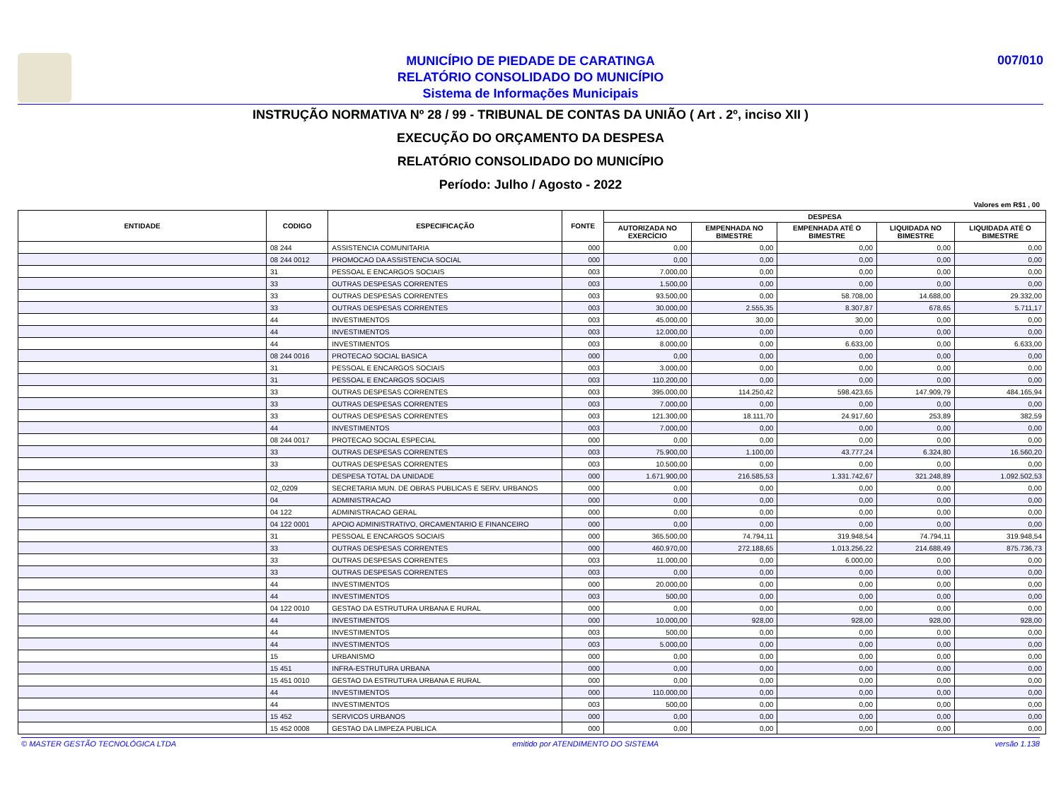007/010
MUNICÍPIO DE PIEDADE DE CARATINGA
RELATÓRIO CONSOLIDADO DO MUNICÍPIO
Sistema de Informações Municipais
INSTRUÇÃO NORMATIVA Nº 28 / 99 - TRIBUNAL DE CONTAS DA UNIÃO ( Art . 2º, inciso XII )
EXECUÇÃO DO ORÇAMENTO DA DESPESA
RELATÓRIO CONSOLIDADO DO MUNICÍPIO
Período: Julho / Agosto - 2022
Valores em R$1 , 00
| ENTIDADE | CODIGO | ESPECIFICAÇÃO | FONTE | DESPESA | | | | |
| --- | --- | --- | --- | --- | --- | --- | --- | --- |
| | | | | AUTORIZADA NO EXERCÍCIO | EMPENHADA NO BIMESTRE | EMPENHADA ATÉ O BIMESTRE | LIQUIDADA NO BIMESTRE | LIQUIDADA ATÉ O BIMESTRE |
| | 08 244 | ASSISTENCIA COMUNITARIA | 000 | 0,00 | 0,00 | 0,00 | 0,00 | 0,00 |
| | 08 244 0012 | PROMOCAO DA ASSISTENCIA SOCIAL | 000 | 0,00 | 0,00 | 0,00 | 0,00 | 0,00 |
| | 31 | PESSOAL E ENCARGOS SOCIAIS | 003 | 7.000,00 | 0,00 | 0,00 | 0,00 | 0,00 |
| | 33 | OUTRAS DESPESAS CORRENTES | 003 | 1.500,00 | 0,00 | 0,00 | 0,00 | 0,00 |
| | 33 | OUTRAS DESPESAS CORRENTES | 003 | 93.500,00 | 0,00 | 58.708,00 | 14.688,00 | 29.332,00 |
| | 33 | OUTRAS DESPESAS CORRENTES | 003 | 30.000,00 | 2.555,35 | 8.307,87 | 678,65 | 5.711,17 |
| | 44 | INVESTIMENTOS | 003 | 45.000,00 | 30,00 | 30,00 | 0,00 | 0,00 |
| | 44 | INVESTIMENTOS | 003 | 12.000,00 | 0,00 | 0,00 | 0,00 | 0,00 |
| | 44 | INVESTIMENTOS | 003 | 8.000,00 | 0,00 | 6.633,00 | 0,00 | 6.633,00 |
| | 08 244 0016 | PROTECAO SOCIAL BASICA | 000 | 0,00 | 0,00 | 0,00 | 0,00 | 0,00 |
| | 31 | PESSOAL E ENCARGOS SOCIAIS | 003 | 3.000,00 | 0,00 | 0,00 | 0,00 | 0,00 |
| | 31 | PESSOAL E ENCARGOS SOCIAIS | 003 | 110.200,00 | 0,00 | 0,00 | 0,00 | 0,00 |
| | 33 | OUTRAS DESPESAS CORRENTES | 003 | 395.000,00 | 114.250,42 | 598.423,65 | 147.909,79 | 484.165,94 |
| | 33 | OUTRAS DESPESAS CORRENTES | 003 | 7.000,00 | 0,00 | 0,00 | 0,00 | 0,00 |
| | 33 | OUTRAS DESPESAS CORRENTES | 003 | 121.300,00 | 18.111,70 | 24.917,60 | 253,89 | 382,59 |
| | 44 | INVESTIMENTOS | 003 | 7.000,00 | 0,00 | 0,00 | 0,00 | 0,00 |
| | 08 244 0017 | PROTECAO SOCIAL ESPECIAL | 000 | 0,00 | 0,00 | 0,00 | 0,00 | 0,00 |
| | 33 | OUTRAS DESPESAS CORRENTES | 003 | 75.900,00 | 1.100,00 | 43.777,24 | 6.324,80 | 16.560,20 |
| | 33 | OUTRAS DESPESAS CORRENTES | 003 | 10.500,00 | 0,00 | 0,00 | 0,00 | 0,00 |
| | | DESPESA TOTAL DA UNIDADE | 000 | 1.671.900,00 | 216.585,53 | 1.331.742,67 | 321.248,89 | 1.092.502,53 |
| | 02_0209 | SECRETARIA MUN. DE OBRAS PUBLICAS E SERV. URBANOS | 000 | 0,00 | 0,00 | 0,00 | 0,00 | 0,00 |
| | 04 | ADMINISTRACAO | 000 | 0,00 | 0,00 | 0,00 | 0,00 | 0,00 |
| | 04 122 | ADMINISTRACAO GERAL | 000 | 0,00 | 0,00 | 0,00 | 0,00 | 0,00 |
| | 04 122 0001 | APOIO ADMINISTRATIVO, ORCAMENTARIO E FINANCEIRO | 000 | 0,00 | 0,00 | 0,00 | 0,00 | 0,00 |
| | 31 | PESSOAL E ENCARGOS SOCIAIS | 000 | 365.500,00 | 74.794,11 | 319.948,54 | 74.794,11 | 319.948,54 |
| | 33 | OUTRAS DESPESAS CORRENTES | 000 | 460.970,00 | 272.188,65 | 1.013.256,22 | 214.688,49 | 875.736,73 |
| | 33 | OUTRAS DESPESAS CORRENTES | 003 | 11.000,00 | 0,00 | 6.000,00 | 0,00 | 0,00 |
| | 33 | OUTRAS DESPESAS CORRENTES | 003 | 0,00 | 0,00 | 0,00 | 0,00 | 0,00 |
| | 44 | INVESTIMENTOS | 000 | 20.000,00 | 0,00 | 0,00 | 0,00 | 0,00 |
| | 44 | INVESTIMENTOS | 003 | 500,00 | 0,00 | 0,00 | 0,00 | 0,00 |
| | 04 122 0010 | GESTAO DA ESTRUTURA URBANA E RURAL | 000 | 0,00 | 0,00 | 0,00 | 0,00 | 0,00 |
| | 44 | INVESTIMENTOS | 000 | 10.000,00 | 928,00 | 928,00 | 928,00 | 928,00 |
| | 44 | INVESTIMENTOS | 003 | 500,00 | 0,00 | 0,00 | 0,00 | 0,00 |
| | 44 | INVESTIMENTOS | 003 | 5.000,00 | 0,00 | 0,00 | 0,00 | 0,00 |
| | 15 | URBANISMO | 000 | 0,00 | 0,00 | 0,00 | 0,00 | 0,00 |
| | 15 451 | INFRA-ESTRUTURA URBANA | 000 | 0,00 | 0,00 | 0,00 | 0,00 | 0,00 |
| | 15 451 0010 | GESTAO DA ESTRUTURA URBANA E RURAL | 000 | 0,00 | 0,00 | 0,00 | 0,00 | 0,00 |
| | 44 | INVESTIMENTOS | 000 | 110.000,00 | 0,00 | 0,00 | 0,00 | 0,00 |
| | 44 | INVESTIMENTOS | 003 | 500,00 | 0,00 | 0,00 | 0,00 | 0,00 |
| | 15 452 | SERVICOS URBANOS | 000 | 0,00 | 0,00 | 0,00 | 0,00 | 0,00 |
| | 15 452 0008 | GESTAO DA LIMPEZA PUBLICA | 000 | 0,00 | 0,00 | 0,00 | 0,00 | 0,00 |
© MASTER GESTÃO TECNOLÓGICA LTDA emitido por ATENDIMENTO DO SISTEMA versão 1.138